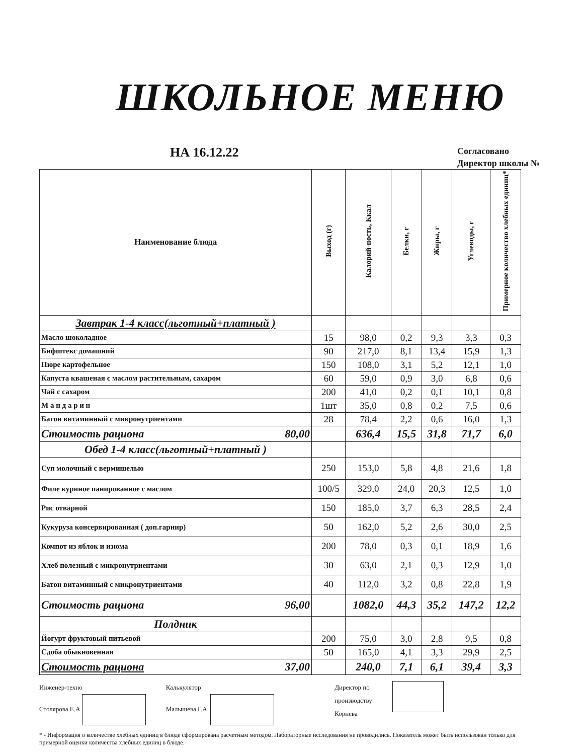ШКОЛЬНОЕ МЕНЮ
НА 16.12.22
Согласовано
Директор школы №
| Наименование блюда | Выход (г) | Калорий-ность, Ккал | Белки, г | Жиры, г | Углеводы, г | Примерное количество хлебных единиц* |
| --- | --- | --- | --- | --- | --- | --- |
| Завтрак 1-4 класс(льготный+платный ) | | | | | | |
| Масло шоколадное | 15 | 98,0 | 0,2 | 9,3 | 3,3 | 0,3 |
| Бифштекс домашний | 90 | 217,0 | 8,1 | 13,4 | 15,9 | 1,3 |
| Пюре картофельное | 150 | 108,0 | 3,1 | 5,2 | 12,1 | 1,0 |
| Капуста квашеная с маслом растительным, сахаром | 60 | 59,0 | 0,9 | 3,0 | 6,8 | 0,6 |
| Чай с сахаром | 200 | 41,0 | 0,2 | 0,1 | 10,1 | 0,8 |
| М а н д а р и н | 1шт | 35,0 | 0,8 | 0,2 | 7,5 | 0,6 |
| Батон витаминный с микронутриентами | 28 | 78,4 | 2,2 | 0,6 | 16,0 | 1,3 |
| Стоимость рациона 80,00 | | 636,4 | 15,5 | 31,8 | 71,7 | 6,0 |
| Обед 1-4 класс(льготный+платный ) | | | | | | |
| Суп молочный с вермишелью | 250 | 153,0 | 5,8 | 4,8 | 21,6 | 1,8 |
| Филе куриное панированное с маслом | 100/5 | 329,0 | 24,0 | 20,3 | 12,5 | 1,0 |
| Рис отварной | 150 | 185,0 | 3,7 | 6,3 | 28,5 | 2,4 |
| Кукуруза консервированная ( доп.гарнир) | 50 | 162,0 | 5,2 | 2,6 | 30,0 | 2,5 |
| Компот из яблок и изюма | 200 | 78,0 | 0,3 | 0,1 | 18,9 | 1,6 |
| Хлеб полезный с микронутриентами | 30 | 63,0 | 2,1 | 0,3 | 12,9 | 1,0 |
| Батон витаминный с микронутриентами | 40 | 112,0 | 3,2 | 0,8 | 22,8 | 1,9 |
| Стоимость рациона 96,00 | | 1082,0 | 44,3 | 35,2 | 147,2 | 12,2 |
| Полдник | | | | | | |
| Йогурт фруктовый питьевой | 200 | 75,0 | 3,0 | 2,8 | 9,5 | 0,8 |
| Сдоба обыкновенная | 50 | 165,0 | 4,1 | 3,3 | 29,9 | 2,5 |
| Стоимость рациона 37,00 | | 240,0 | 7,1 | 6,1 | 39,4 | 3,3 |
Инженер-техно
Столярова Е.А
Калькулятор
Малышева Г.А.
Директор по
производству
Корнева
* - Информация о количестве хлебных единиц в блюде сформирована расчетным методом. Лабораторные исследования не проводились. Показатель может быть использован только для примерной оценки количества хлебных единиц в блюде.